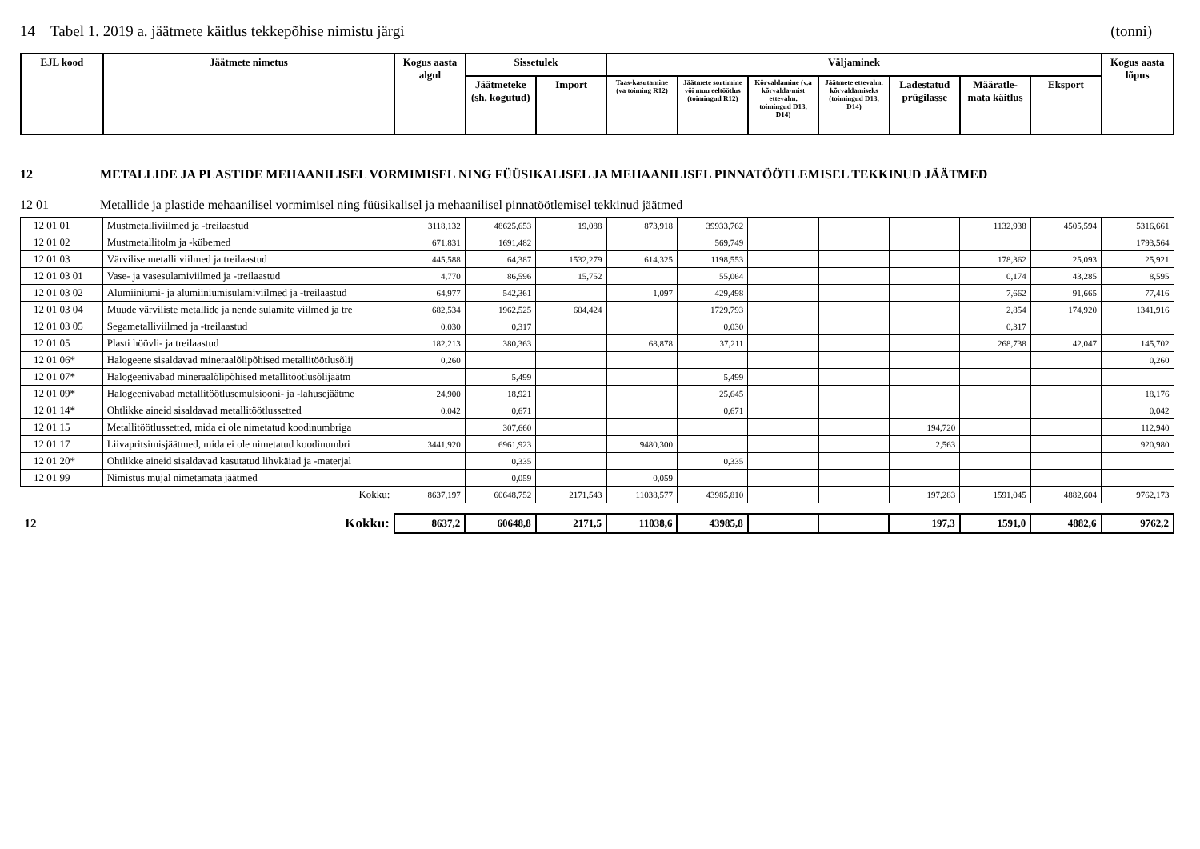14 Tabel 1. 2019 a. jäätmete käitlus tekkepõhise nimistu järgi (tonni)
| EJL kood | Jäätmete nimetus | Kogus aasta algul | Sissetulek | | Väljaminek | | | | | | | Kogus aasta lõpus |
| --- | --- | --- | --- | --- | --- | --- | --- | --- | --- | --- | --- | --- |
| | | | Jäätmeteke (sh. kogutud) | Import | Taas-kasutamine (va toiming R12) | Jäätmete sortimine või muu eeltöötlus (toimingud R12) | Kõrvaldamine (v.a kõrvalda-mist ettevalm. toimingud D13, D14) | Jäätmete ettevalm. kõrvaldamiseks (toimingud D13, D14) | Ladestatud prügilasse | Määratle-mata käitlus | Eksport | |
12 METALLIDE JA PLASTIDE MEHAANILISEL VORMIMISEL NING FÜÜSIKALISEL JA MEHAANILISEL PINNATÖÖTLEMISEL TEKKINUD JÄÄTMED
12 01 Metallide ja plastide mehaanilisel vormimisel ning füüsikalisel ja mehaanilisel pinnatöötlemisel tekkinud jäätmed
| 12 01 01 | Mustmetalliviilmed ja -treilaastud | 3118,132 | 48625,653 | 19,088 | 873,918 | 39933,762 | | | | 1132,938 | 4505,594 | 5316,661 |
| 12 01 02 | Mustmetallitolm ja -kübemed | 671,831 | 1691,482 | | | 569,749 | | | | | | 1793,564 |
| 12 01 03 | Värvilise metalli viilmed ja treilaastud | 445,588 | 64,387 | 1532,279 | 614,325 | 1198,553 | | | | 178,362 | 25,093 | 25,921 |
| 12 01 03 01 | Vase- ja vasesulamiviilmed ja -treilaastud | 4,770 | 86,596 | 15,752 | | 55,064 | | | | 0,174 | 43,285 | 8,595 |
| 12 01 03 02 | Alumiiniumi- ja alumiiniumisulamiviilmed ja -treilaastud | 64,977 | 542,361 | | 1,097 | 429,498 | | | | 7,662 | 91,665 | 77,416 |
| 12 01 03 04 | Muude värviliste metallide ja nende sulamite viilmed ja tre | 682,534 | 1962,525 | 604,424 | | 1729,793 | | | | 2,854 | 174,920 | 1341,916 |
| 12 01 03 05 | Segametalliviilmed ja -treilaastud | 0,030 | 0,317 | | | 0,030 | | | | 0,317 | | |
| 12 01 05 | Plasti höövli- ja treilaastud | 182,213 | 380,363 | | 68,878 | 37,211 | | | | 268,738 | 42,047 | 145,702 |
| 12 01 06* | Halogeene sisaldavad mineraalõlipõhised metallitöötlusõlij | 0,260 | | | | | | | | | | 0,260 |
| 12 01 07* | Halogeenivabad mineraalõlipõhised metallitöötlusõlijäätm | | 5,499 | | | 5,499 | | | | | | |
| 12 01 09* | Halogeenivabad metallitöötlusemulsiooni- ja -lahusejäätme | 24,900 | 18,921 | | | 25,645 | | | | | | 18,176 |
| 12 01 14* | Ohtlikke aineid sisaldavad metallitöötlussetted | 0,042 | 0,671 | | | 0,671 | | | | | | 0,042 |
| 12 01 15 | Metallitöötlussetted, mida ei ole nimetatud koodinumbriga | | 307,660 | | | | | | 194,720 | | | 112,940 |
| 12 01 17 | Liivapritsimisjäätmed, mida ei ole nimetatud koodinumbri | 3441,920 | 6961,923 | | 9480,300 | | | | 2,563 | | | 920,980 |
| 12 01 20* | Ohtlikke aineid sisaldavad kasutatud lihvkäiad ja -materjal | | 0,335 | | | 0,335 | | | | | | |
| 12 01 99 | Nimistus mujal nimetamata jäätmed | | 0,059 | | 0,059 | | | | | | | |
| | Kokku: | 8637,197 | 60648,752 | 2171,543 | 11038,577 | 43985,810 | | | 197,283 | 1591,045 | 4882,604 | 9762,173 |
| 12 | Kokku: | 8637,2 | 60648,8 | 2171,5 | 11038,6 | 43985,8 | | | 197,3 | 1591,0 | 4882,6 | 9762,2 |